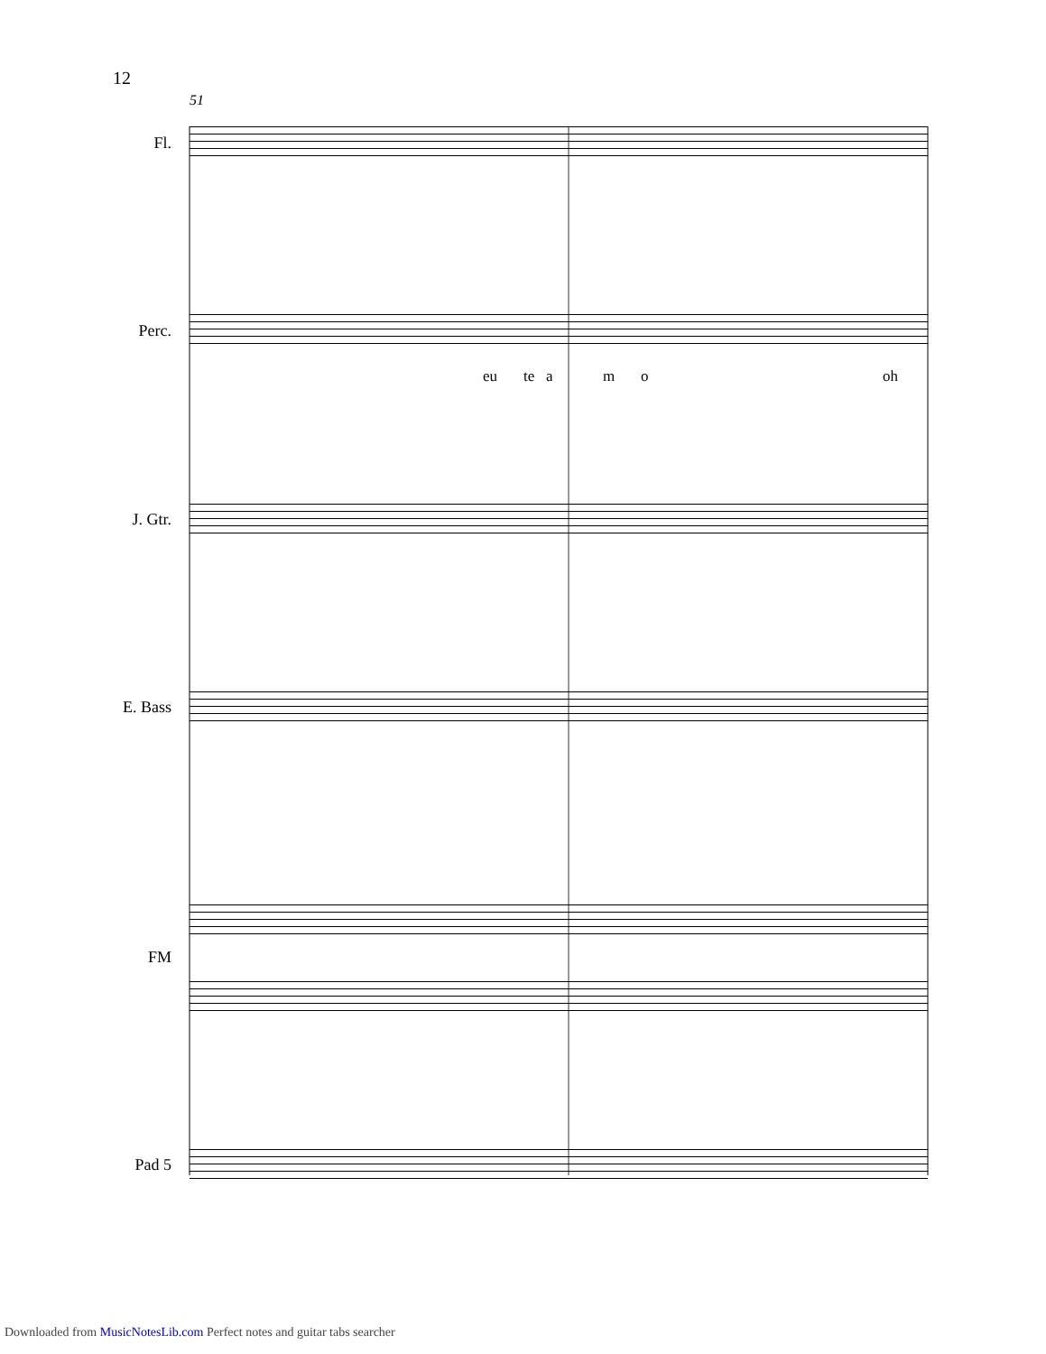12
51
Fl.
Perc.
eu te a m o oh
J. Gtr.
E. Bass
FM
Pad 5
Downloaded from MusicNotesLib.com Perfect notes and guitar tabs searcher